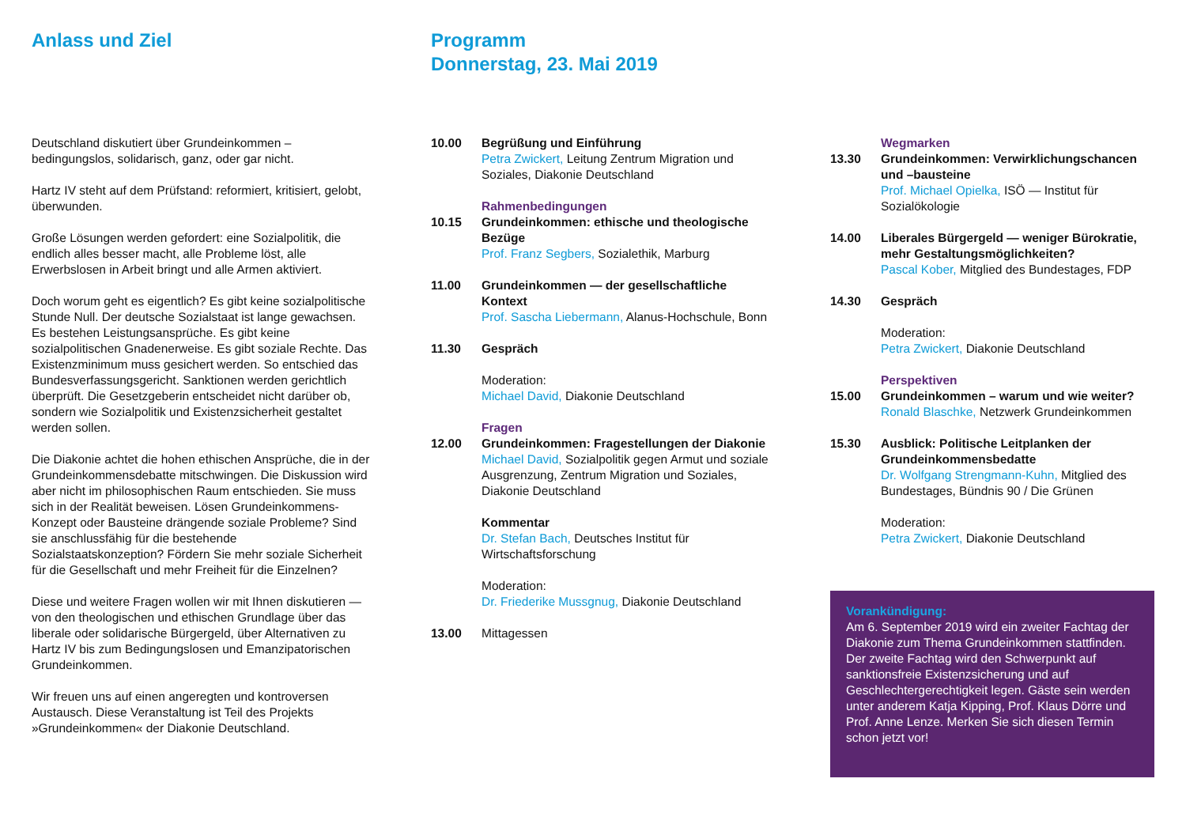Anlass und Ziel
Deutschland diskutiert über Grundeinkommen – bedingungslos, solidarisch, ganz, oder gar nicht.
Hartz IV steht auf dem Prüfstand: reformiert, kritisiert, gelobt, überwunden.
Große Lösungen werden gefordert: eine Sozialpolitik, die endlich alles besser macht, alle Probleme löst, alle Erwerbslosen in Arbeit bringt und alle Armen aktiviert.
Doch worum geht es eigentlich? Es gibt keine sozialpolitische Stunde Null. Der deutsche Sozialstaat ist lange gewachsen. Es bestehen Leistungsansprüche. Es gibt keine sozialpolitischen Gnadenerweise. Es gibt soziale Rechte. Das Existenzminimum muss gesichert werden. So entschied das Bundesverfassungsgericht. Sanktionen werden gerichtlich überprüft. Die Gesetzgeberin entscheidet nicht darüber ob, sondern wie Sozialpolitik und Existenzsicherheit gestaltet werden sollen.
Die Diakonie achtet die hohen ethischen Ansprüche, die in der Grundeinkommensdebatte mitschwingen. Die Diskussion wird aber nicht im philosophischen Raum entschieden. Sie muss sich in der Realität beweisen. Lösen Grundeinkommens-Konzept oder Bausteine drängende soziale Probleme? Sind sie anschlussfähig für die bestehende Sozialstaatskonzeption? Fördern Sie mehr soziale Sicherheit für die Gesellschaft und mehr Freiheit für die Einzelnen?
Diese und weitere Fragen wollen wir mit Ihnen diskutieren — von den theologischen und ethischen Grundlage über das liberale oder solidarische Bürgergeld, über Alternativen zu Hartz IV bis zum Bedingungslosen und Emanzipatorischen Grundeinkommen.
Wir freuen uns auf einen angeregten und kontroversen Austausch. Diese Veranstaltung ist Teil des Projekts »Grundeinkommen« der Diakonie Deutschland.
Programm
Donnerstag, 23. Mai 2019
10.00 Begrüßung und Einführung
Petra Zwickert, Leitung Zentrum Migration und Soziales, Diakonie Deutschland
10.15 Rahmenbedingungen
Grundeinkommen: ethische und theologische Bezüge
Prof. Franz Segbers, Sozialethik, Marburg
11.00 Grundeinkommen — der gesellschaftliche Kontext
Prof. Sascha Liebermann, Alanus-Hochschule, Bonn
11.30 Gespräch
Moderation:
Michael David, Diakonie Deutschland
12.00 Fragen
Grundeinkommen: Fragestellungen der Diakonie
Michael David, Sozialpolitik gegen Armut und soziale Ausgrenzung, Zentrum Migration und Soziales, Diakonie Deutschland
Kommentar
Dr. Stefan Bach, Deutsches Institut für Wirtschaftsforschung
Moderation:
Dr. Friederike Mussgnug, Diakonie Deutschland
13.00 Mittagessen
13.30 Wegmarken
Grundeinkommen: Verwirklichungschancen und –bausteine
Prof. Michael Opielka, ISÖ — Institut für Sozialökologie
14.00 Liberales Bürgergeld — weniger Bürokratie, mehr Gestaltungsmöglichkeiten?
Pascal Kober, Mitglied des Bundestages, FDP
14.30 Gespräch
Moderation:
Petra Zwickert, Diakonie Deutschland
15.00 Perspektiven
Grundeinkommen – warum und wie weiter?
Ronald Blaschke, Netzwerk Grundeinkommen
15.30 Ausblick: Politische Leitplanken der Grundeinkommensbedatte
Dr. Wolfgang Strengmann-Kuhn, Mitglied des Bundestages, Bündnis 90 / Die Grünen
Moderation:
Petra Zwickert, Diakonie Deutschland
Vorankündigung:
Am 6. September 2019 wird ein zweiter Fachtag der Diakonie zum Thema Grundeinkommen stattfinden. Der zweite Fachtag wird den Schwerpunkt auf sanktionsfreie Existenzsicherung und auf Geschlechtergerechtigkeit legen. Gäste sein werden unter anderem Katja Kipping, Prof. Klaus Dörre und Prof. Anne Lenze. Merken Sie sich diesen Termin schon jetzt vor!